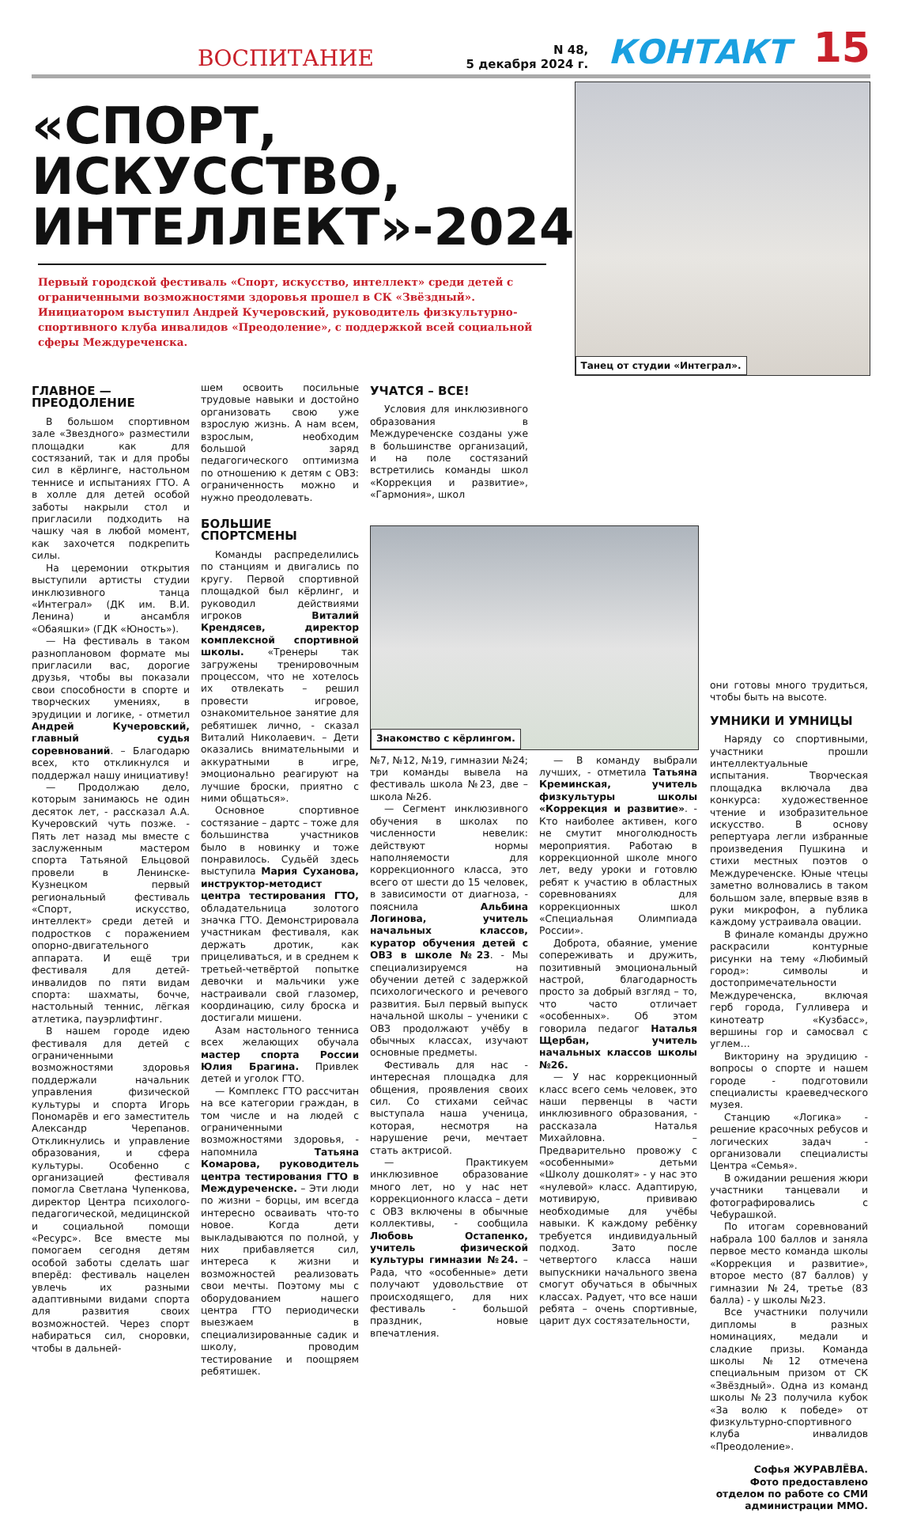ВОСПИТАНИЕ
N 48,
5 декабря 2024 г.
КОНТАКТ
15
«СПОРТ, ИСКУССТВО, ИНТЕЛЛЕКТ»-2024
Первый городской фестиваль «Спорт, искусство, интеллект» среди детей с ограниченными возможностями здоровья прошел в СК «Звёздный». Инициатором выступил Андрей Кучеровский, руководитель физкультурно-спортивного клуба инвалидов «Преодоление», с поддержкой всей социальной сферы Междуреченска.
Танец от студии «Интеграл».
ГЛАВНОЕ —
ПРЕОДОЛЕНИЕ
В большом спортивном зале «Звездного» разместили площадки как для состязаний, так и для пробы сил в кёрлинге, настольном теннисе и испытаниях ГТО. А в холле для детей особой заботы накрыли стол и пригласили подходить на чашку чая в любой момент, как захочется подкрепить силы.
На церемонии открытия выступили артисты студии инклюзивного танца «Интеграл» (ДК им. В.И. Ленина) и ансамбля «Обаяшки» (ГДК «Юность»).
— На фестиваль в таком разноплановом формате мы пригласили вас, дорогие друзья, чтобы вы показали свои способности в спорте и творческих умениях, в эрудиции и логике, - отметил Андрей Кучеровский, главный судья соревнований. – Благодарю всех, кто откликнулся и поддержал нашу инициативу!
— Продолжаю дело, которым занимаюсь не один десяток лет, - рассказал А.А. Кучеровский чуть позже. - Пять лет назад мы вместе с заслуженным мастером спорта Татьяной Ельцовой провели в Ленинске-Кузнецком первый региональный фестиваль «Спорт, искусство, интеллект» среди детей и подростков с поражением опорно-двигательного аппарата. И ещё три фестиваля для детей-инвалидов по пяти видам спорта: шахматы, бочче, настольный теннис, лёгкая атлетика, пауэрлифтинг.
В нашем городе идею фестиваля для детей с ограниченными возможностями здоровья поддержали начальник управления физической культуры и спорта Игорь Пономарёв и его заместитель Александр Черепанов. Откликнулись и управление образования, и сфера культуры. Особенно с организацией фестиваля помогла Светлана Чупенкова, директор Центра психолого-педагогической, медицинской и социальной помощи «Ресурс». Все вместе мы помогаем сегодня детям особой заботы сделать шаг вперёд: фестиваль нацелен увлечь их разными адаптивными видами спорта для развития своих возможностей. Через спорт набираться сил, сноровки, чтобы в дальней-
шем освоить посильные трудовые навыки и достойно организовать свою уже взрослую жизнь. А нам всем, взрослым, необходим большой заряд педагогического оптимизма по отношению к детям с ОВЗ: ограниченность можно и нужно преодолевать.
БОЛЬШИЕ
СПОРТСМЕНЫ
Команды распределились по станциям и двигались по кругу. Первой спортивной площадкой был кёрлинг, и руководил действиями игроков Виталий Крендясев, директор комплексной спортивной школы. «Тренеры так загружены тренировочным процессом, что не хотелось их отвлекать – решил провести игровое, ознакомительное занятие для ребятишек лично, - сказал Виталий Николаевич. – Дети оказались внимательными и аккуратными в игре, эмоционально реагируют на лучшие броски, приятно с ними общаться».
Основное спортивное состязание – дартс – тоже для большинства участников было в новинку и тоже понравилось. Судьёй здесь выступила Мария Суханова, инструктор-методист центра тестирования ГТО, обладательница золотого значка ГТО. Демонстрировала участникам фестиваля, как держать дротик, как прицеливаться, и в среднем к третьей-четвёртой попытке девочки и мальчики уже настраивали свой глазомер, координацию, силу броска и достигали мишени.
Азам настольного тенниса всех желающих обучала мастер спорта России Юлия Брагина. Привлек детей и уголок ГТО.
— Комплекс ГТО рассчитан на все категории граждан, в том числе и на людей с ограниченными возможностями здоровья, - напомнила Татьяна Комарова, руководитель центра тестирования ГТО в Междуреченске. – Эти люди по жизни – борцы, им всегда интересно осваивать что-то новое. Когда дети выкладываются по полной, у них прибавляется сил, интереса к жизни и возможностей реализовать свои мечты. Поэтому мы с оборудованием нашего центра ГТО периодически выезжаем в специализированные садик и школу, проводим тестирование и поощряем ребятишек.
УЧАТСЯ – ВСЕ!
Условия для инклюзивного образования в Междуреченске созданы уже в большинстве организаций, и на поле состязаний встретились команды школ «Коррекция и развитие», «Гармония», школ
Знакомство с кёрлингом.
№7, №12, №19, гимназии №24; три команды вывела на фестиваль школа №23, две – школа №26.
— Сегмент инклюзивного обучения в школах по численности невелик: действуют нормы наполняемости для коррекционного класса, это всего от шести до 15 человек, в зависимости от диагноза, - пояснила Альбина Логинова, учитель начальных классов, куратор обучения детей с ОВЗ в школе №23. - Мы специализируемся на обучении детей с задержкой психологического и речевого развития. Был первый выпуск начальной школы – ученики с ОВЗ продолжают учёбу в обычных классах, изучают основные предметы.
Фестиваль для нас - интересная площадка для общения, проявления своих сил. Со стихами сейчас выступала наша ученица, которая, несмотря на нарушение речи, мечтает стать актрисой.
— Практикуем инклюзивное образование много лет, но у нас нет коррекционного класса – дети с ОВЗ включены в обычные коллективы, - сообщила Любовь Остапенко, учитель физической культуры гимназии №24. – Рада, что «особенные» дети получают удовольствие от происходящего, для них фестиваль - большой праздник, новые впечатления.
— В команду выбрали лучших, - отметила Татьяна Креминская, учитель физкультуры школы «Коррекция и развитие». - Кто наиболее активен, кого не смутит многолюдность мероприятия. Работаю в коррекционной школе много лет, веду уроки и готовлю ребят к участию в областных соревнованиях для коррекционных школ «Специальная Олимпиада России».
Доброта, обаяние, умение сопереживать и дружить, позитивный эмоциональный настрой, благодарность просто за добрый взгляд – то, что часто отличает «особенных». Об этом говорила педагог Наталья Щербан, учитель начальных классов школы №26.
— У нас коррекционный класс всего семь человек, это наши первенцы в части инклюзивного образования, - рассказала Наталья Михайловна. – Предварительно провожу с «особенными» детьми «Школу дошколят» - у нас это «нулевой» класс. Адаптирую, мотивирую, прививаю необходимые для учёбы навыки. К каждому ребёнку требуется индивидуальный подход. Зато после четвертого класса наши выпускники начального звена смогут обучаться в обычных классах. Радует, что все наши ребята – очень спортивные, царит дух состязательности,
они готовы много трудиться, чтобы быть на высоте.
УМНИКИ И УМНИЦЫ
Наряду со спортивными, участники прошли интеллектуальные испытания. Творческая площадка включала два конкурса: художественное чтение и изобразительное искусство. В основу репертуара легли избранные произведения Пушкина и стихи местных поэтов о Междуреченске. Юные чтецы заметно волновались в таком большом зале, впервые взяв в руки микрофон, а публика каждому устраивала овации.
В финале команды дружно раскрасили контурные рисунки на тему «Любимый город»: символы и достопримечательности Междуреченска, включая герб города, Гулливера и кинотеатр «Кузбасс», вершины гор и самосвал с углем…
Викторину на эрудицию - вопросы о спорте и нашем городе - подготовили специалисты краеведческого музея.
Станцию «Логика» - решение красочных ребусов и логических задач - организовали специалисты Центра «Семья».
В ожидании решения жюри участники танцевали и фотографировались с Чебурашкой.
По итогам соревнований набрала 100 баллов и заняла первое место команда школы «Коррекция и развитие», второе место (87 баллов) у гимназии №24, третье (83 балла) - у школы №23.
Все участники получили дипломы в разных номинациях, медали и сладкие призы. Команда школы №12 отмечена специальным призом от СК «Звёздный». Одна из команд школы №23 получила кубок «За волю к победе» от физкультурно-спортивного клуба инвалидов «Преодоление».
Софья ЖУРАВЛЁВА.
Фото предоставлено отделом по работе со СМИ администрации ММО.